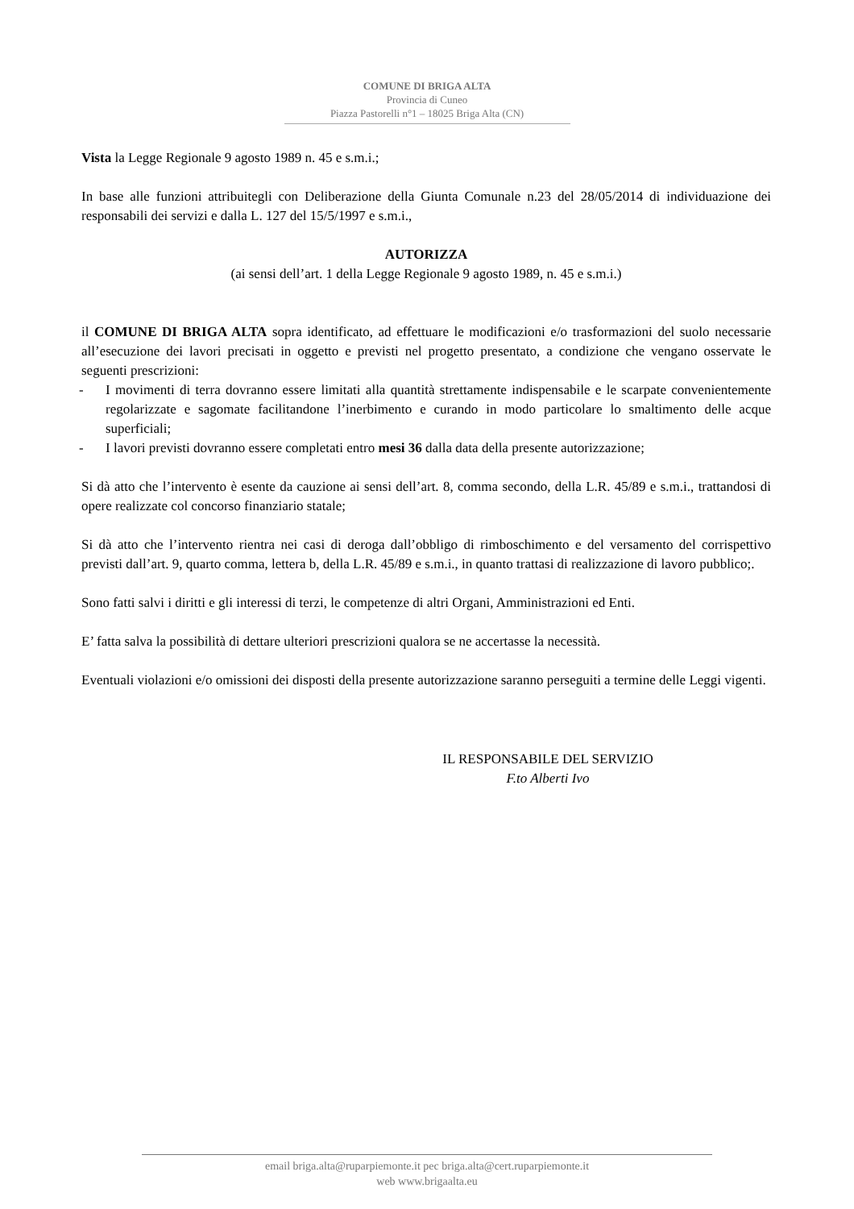COMUNE DI BRIGA ALTA
Provincia di Cuneo
Piazza Pastorelli n°1 – 18025 Briga Alta (CN)
Vista la Legge Regionale 9 agosto 1989 n. 45 e s.m.i.;
In base alle funzioni attribuitegli con Deliberazione della Giunta Comunale n.23 del 28/05/2014 di individuazione dei responsabili dei servizi e dalla L. 127 del 15/5/1997 e s.m.i.,
AUTORIZZA
(ai sensi dell’art. 1 della Legge Regionale 9 agosto 1989, n. 45 e s.m.i.)
il COMUNE DI BRIGA ALTA sopra identificato, ad effettuare le modificazioni e/o trasformazioni del suolo necessarie all’esecuzione dei lavori precisati in oggetto e previsti nel progetto presentato, a condizione che vengano osservate le seguenti prescrizioni:
- I movimenti di terra dovranno essere limitati alla quantità strettamente indispensabile e le scarpate convenientemente regolarizzate e sagomate facilitandone l’inerbimento e curando in modo particolare lo smaltimento delle acque superficiali;
- I lavori previsti dovranno essere completati entro mesi 36 dalla data della presente autorizzazione;
Si dà atto che l’intervento è esente da cauzione ai sensi dell’art. 8, comma secondo, della L.R. 45/89 e s.m.i., trattandosi di opere realizzate col concorso finanziario statale;
Si dà atto che l’intervento rientra nei casi di deroga dall’obbligo di rimboschimento e del versamento del corrispettivo previsti dall’art. 9, quarto comma, lettera b, della L.R. 45/89 e s.m.i., in quanto trattasi di realizzazione di lavoro pubblico;.
Sono fatti salvi i diritti e gli interessi di terzi, le competenze di altri Organi, Amministrazioni ed Enti.
E’ fatta salva la possibilità di dettare ulteriori prescrizioni qualora se ne accertasse la necessità.
Eventuali violazioni e/o omissioni dei disposti della presente autorizzazione saranno perseguiti a termine delle Leggi vigenti.
IL RESPONSABILE DEL SERVIZIO
F.to Alberti Ivo
email briga.alta@ruparpiemonte.it pec briga.alta@cert.ruparpiemonte.it
web www.brigaalta.eu